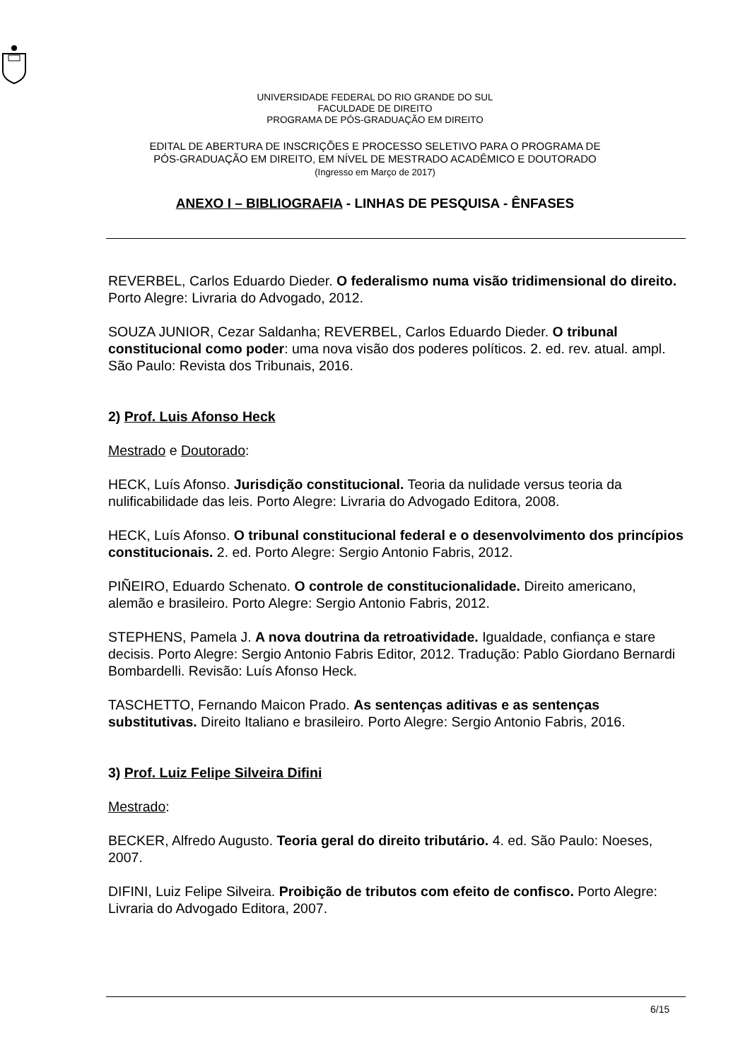UNIVERSIDADE FEDERAL DO RIO GRANDE DO SUL
FACULDADE DE DIREITO
PROGRAMA DE PÓS-GRADUAÇÃO EM DIREITO
EDITAL DE ABERTURA DE INSCRIÇÕES E PROCESSO SELETIVO PARA O PROGRAMA DE
PÓS-GRADUAÇÃO EM DIREITO, EM NÍVEL DE MESTRADO ACADÊMICO E DOUTORADO
(Ingresso em Março de 2017)
ANEXO I – BIBLIOGRAFIA - LINHAS DE PESQUISA - ÊNFASES
REVERBEL, Carlos Eduardo Dieder. O federalismo numa visão tridimensional do direito. Porto Alegre: Livraria do Advogado, 2012.
SOUZA JUNIOR, Cezar Saldanha; REVERBEL, Carlos Eduardo Dieder. O tribunal constitucional como poder: uma nova visão dos poderes políticos. 2. ed. rev. atual. ampl. São Paulo: Revista dos Tribunais, 2016.
2) Prof. Luis Afonso Heck
Mestrado e Doutorado:
HECK, Luís Afonso. Jurisdição constitucional. Teoria da nulidade versus teoria da nulificabilidade das leis. Porto Alegre: Livraria do Advogado Editora, 2008.
HECK, Luís Afonso. O tribunal constitucional federal e o desenvolvimento dos princípios constitucionais. 2. ed. Porto Alegre: Sergio Antonio Fabris, 2012.
PIÑEIRO, Eduardo Schenato. O controle de constitucionalidade. Direito americano, alemão e brasileiro. Porto Alegre: Sergio Antonio Fabris, 2012.
STEPHENS, Pamela J. A nova doutrina da retroatividade. Igualdade, confiança e stare decisis. Porto Alegre: Sergio Antonio Fabris Editor, 2012. Tradução: Pablo Giordano Bernardi Bombardelli. Revisão: Luís Afonso Heck.
TASCHETTO, Fernando Maicon Prado. As sentenças aditivas e as sentenças substitutivas. Direito Italiano e brasileiro. Porto Alegre: Sergio Antonio Fabris, 2016.
3) Prof. Luiz Felipe Silveira Difini
Mestrado:
BECKER, Alfredo Augusto. Teoria geral do direito tributário. 4. ed. São Paulo: Noeses, 2007.
DIFINI, Luiz Felipe Silveira. Proibição de tributos com efeito de confisco. Porto Alegre: Livraria do Advogado Editora, 2007.
6/15